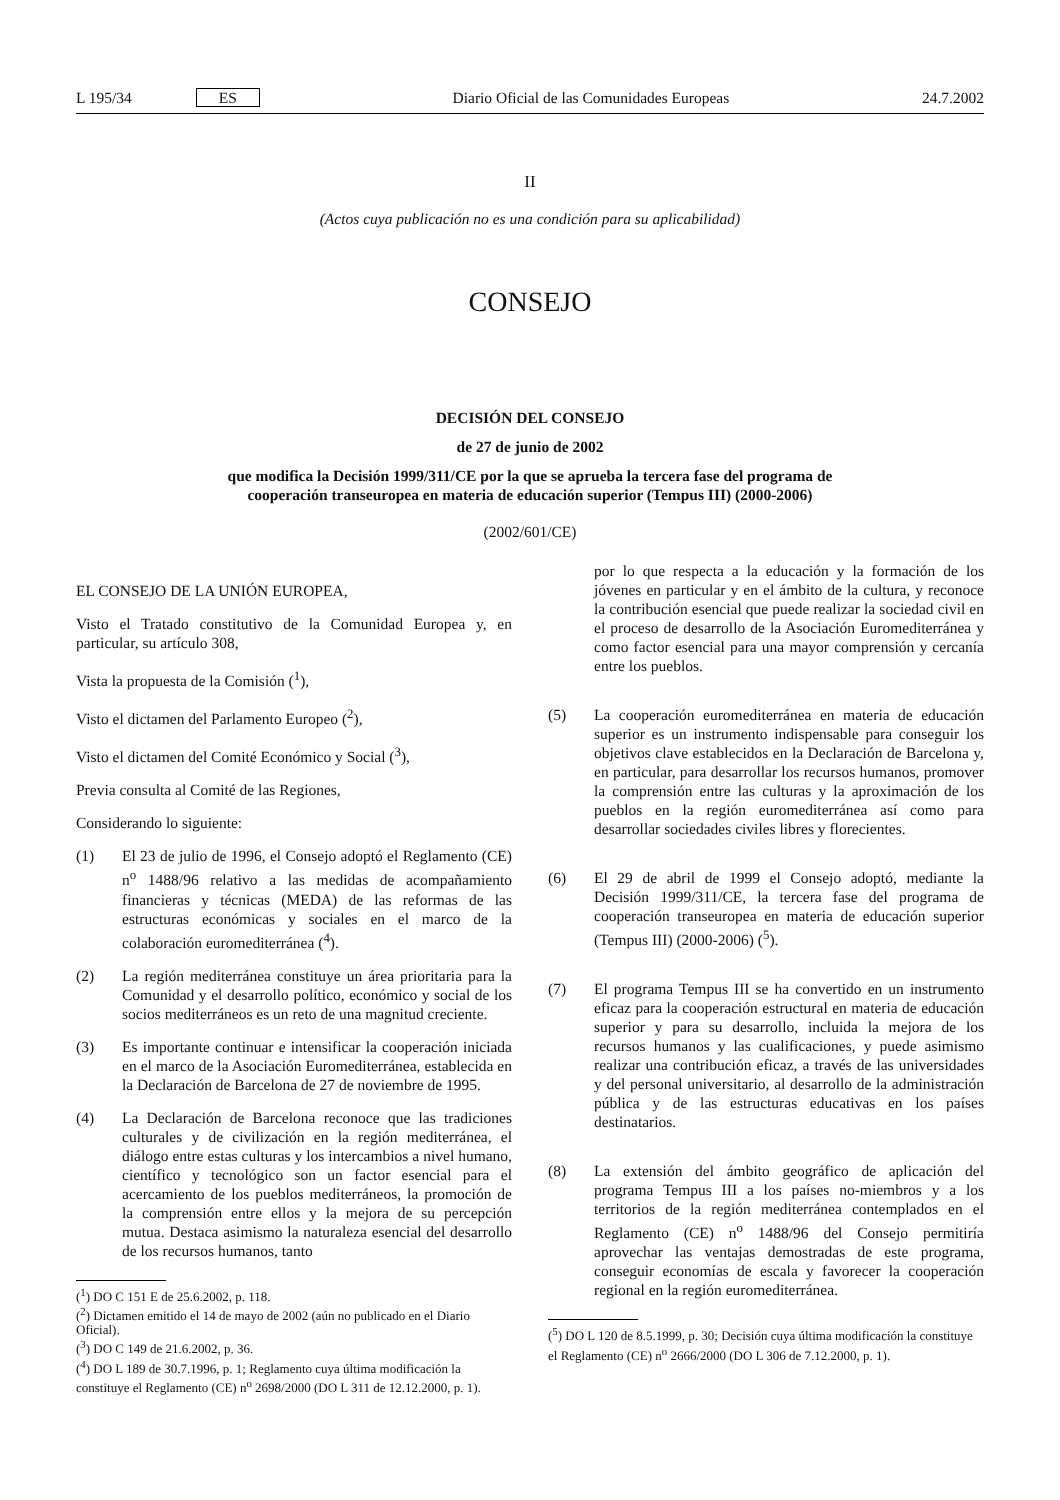L 195/34 ES Diario Oficial de las Comunidades Europeas 24.7.2002
II
(Actos cuya publicación no es una condición para su aplicabilidad)
CONSEJO
DECISIÓN DEL CONSEJO
de 27 de junio de 2002
que modifica la Decisión 1999/311/CE por la que se aprueba la tercera fase del programa de
cooperación transeuropea en materia de educación superior (Tempus III) (2000-2006)
(2002/601/CE)
EL CONSEJO DE LA UNIÓN EUROPEA,
Visto el Tratado constitutivo de la Comunidad Europea y, en particular, su artículo 308,
Vista la propuesta de la Comisión (<sup>1</sup>),
Visto el dictamen del Parlamento Europeo (<sup>2</sup>),
Visto el dictamen del Comité Económico y Social (<sup>3</sup>),
Previa consulta al Comité de las Regiones,
Considerando lo siguiente:
(1) El 23 de julio de 1996, el Consejo adoptó el Reglamento (CE) n<sup>o</sup> 1488/96 relativo a las medidas de acompañamiento financieras y técnicas (MEDA) de las reformas de las estructuras económicas y sociales en el marco de la colaboración euromediterránea (<sup>4</sup>).
(2) La región mediterránea constituye un área prioritaria para la Comunidad y el desarrollo político, económico y social de los socios mediterráneos es un reto de una magnitud creciente.
(3) Es importante continuar e intensificar la cooperación iniciada en el marco de la Asociación Euromediterránea, establecida en la Declaración de Barcelona de 27 de noviembre de 1995.
(4) La Declaración de Barcelona reconoce que las tradiciones culturales y de civilización en la región mediterránea, el diálogo entre estas culturas y los intercambios a nivel humano, científico y tecnológico son un factor esencial para el acercamiento de los pueblos mediterráneos, la promoción de la comprensión entre ellos y la mejora de su percepción mutua. Destaca asimismo la naturaleza esencial del desarrollo de los recursos humanos, tanto
(<sup>1</sup>) DO C 151 E de 25.6.2002, p. 118.
(<sup>2</sup>) Dictamen emitido el 14 de mayo de 2002 (aún no publicado en el Diario Oficial).
(<sup>3</sup>) DO C 149 de 21.6.2002, p. 36.
(<sup>4</sup>) DO L 189 de 30.7.1996, p. 1; Reglamento cuya última modificación la constituye el Reglamento (CE) n<sup>o</sup> 2698/2000 (DO L 311 de 12.12.2000, p. 1).
por lo que respecta a la educación y la formación de los jóvenes en particular y en el ámbito de la cultura, y reconoce la contribución esencial que puede realizar la sociedad civil en el proceso de desarrollo de la Asociación Euromediterránea y como factor esencial para una mayor comprensión y cercanía entre los pueblos.
(5) La cooperación euromediterránea en materia de educación superior es un instrumento indispensable para conseguir los objetivos clave establecidos en la Declaración de Barcelona y, en particular, para desarrollar los recursos humanos, promover la comprensión entre las culturas y la aproximación de los pueblos en la región euromediterránea así como para desarrollar sociedades civiles libres y florecientes.
(6) El 29 de abril de 1999 el Consejo adoptó, mediante la Decisión 1999/311/CE, la tercera fase del programa de cooperación transeuropea en materia de educación superior (Tempus III) (2000-2006) (<sup>5</sup>).
(7) El programa Tempus III se ha convertido en un instrumento eficaz para la cooperación estructural en materia de educación superior y para su desarrollo, incluida la mejora de los recursos humanos y las cualificaciones, y puede asimismo realizar una contribución eficaz, a través de las universidades y del personal universitario, al desarrollo de la administración pública y de las estructuras educativas en los países destinatarios.
(8) La extensión del ámbito geográfico de aplicación del programa Tempus III a los países no-miembros y a los territorios de la región mediterránea contemplados en el Reglamento (CE) n<sup>o</sup> 1488/96 del Consejo permitiría aprovechar las ventajas demostradas de este programa, conseguir economías de escala y favorecer la cooperación regional en la región euromediterránea.
(<sup>5</sup>) DO L 120 de 8.5.1999, p. 30; Decisión cuya última modificación la constituye el Reglamento (CE) n<sup>o</sup> 2666/2000 (DO L 306 de 7.12.2000, p. 1).